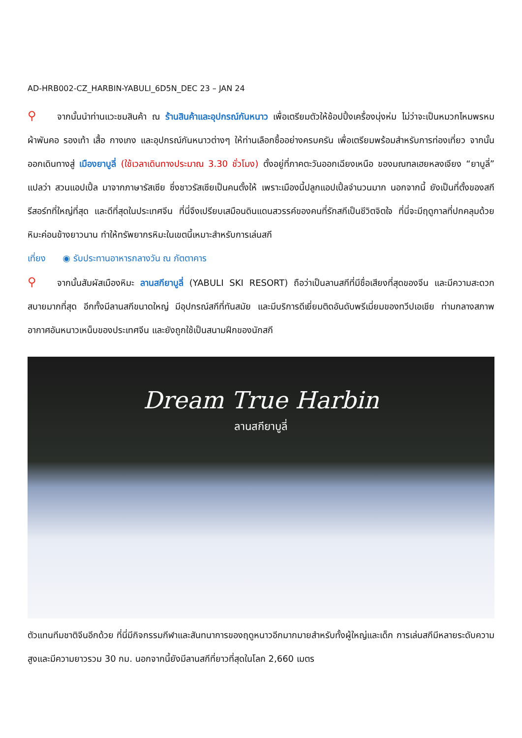AD-HRB002-CZ_HARBIN-YABULI_6D5N_DEC 23 – JAN 24
⚲ จากนั้นนำท่านแวะชมสินค้า ณ ร้านสินค้าและอุปกรณ์กันหนาว เพื่อเตรียมตัวให้ช้อปปิ้งเครื่องนุ่งห่ม ไม่ว่าจะเป็นหมวกไหมพรหม ผ้าพันคอ รองเท้า เสื้อ กางเกง และอุปกรณ์กันหนาวต่างๆ ให้ท่านเลือกซื้ออย่างครบครัน เพื่อเตรียมพร้อมสำหรับการท่องเที่ยว จากนั้นออกเดินทางสู่ เมืองยาบูลี่ (ใช้เวลาเดินทางประมาณ 3.30 ชั่วโมง) ตั้งอยู่ที่ภาคตะวันออกเฉียงเหนือ ของมณฑลเฮยหลงเจียง “ยาบูลี่” แปลว่า สวนแอปเปิ้ล มาจากภาษารัสเซีย ซึ่งชาวรัสเซียเป็นคนตั้งให้ เพราะเมืองนี้ปลูกแอปเปิ้ลจำนวนมาก นอกจากนี้ ยังเป็นที่ตั้งของสกีรีสอร์ทที่ใหญ่ที่สุด และดีที่สุดในประเทศจีน ที่นี่จึงเปรียบเสมือนดินแดนสวรรค์ของคนที่รักสกีเป็นชีวิตจิตใจ ที่นี่จะมีฤดูกาลที่ปกคลุมด้วยหิมะค่อนข้างยาวนาน ทำให้ทรัพยากรหิมะในเขตนี้เหมาะสำหรับการเล่นสกี
เที่ยง ◉ รับประทานอาหารกลางวัน ณ ภัตตาคาร
⚲ จากนั้นสัมผัสเมืองหิมะ ลานสกียาบูลี่ (YABULI SKI RESORT) ถือว่าเป็นลานสกีที่มีชื่อเสียงที่สุดของจีน และมีความสะดวกสบายมากที่สุด อีกทั้งมีลานสกีขนาดใหญ่ มีอุปกรณ์สกีที่ทันสมัย และมีบริการดีเยี่ยมติดอันดับพรีเมี่ยมของทวีปเอเชีย ท่ามกลางสภาพอากาศอันหนาวเหน็บของประเทศจีน และยังถูกใช้เป็นสนามฝึกของนักสกี
Dream True Harbin
ลานสกียาบูลี่
ตัวแทนทีมชาติจีนอีกด้วย ที่นี่มีกิจกรรมกีฬาและสันทนาการของฤดูหนาวอีกมากมายสำหรับทั้งผู้ใหญ่และเด็ก การเล่นสกีมีหลายระดับความสูงและมีความยาวรวม 30 กม. นอกจากนี้ยังมีลานสกีที่ยาวที่สุดในโลก 2,660 เมตร